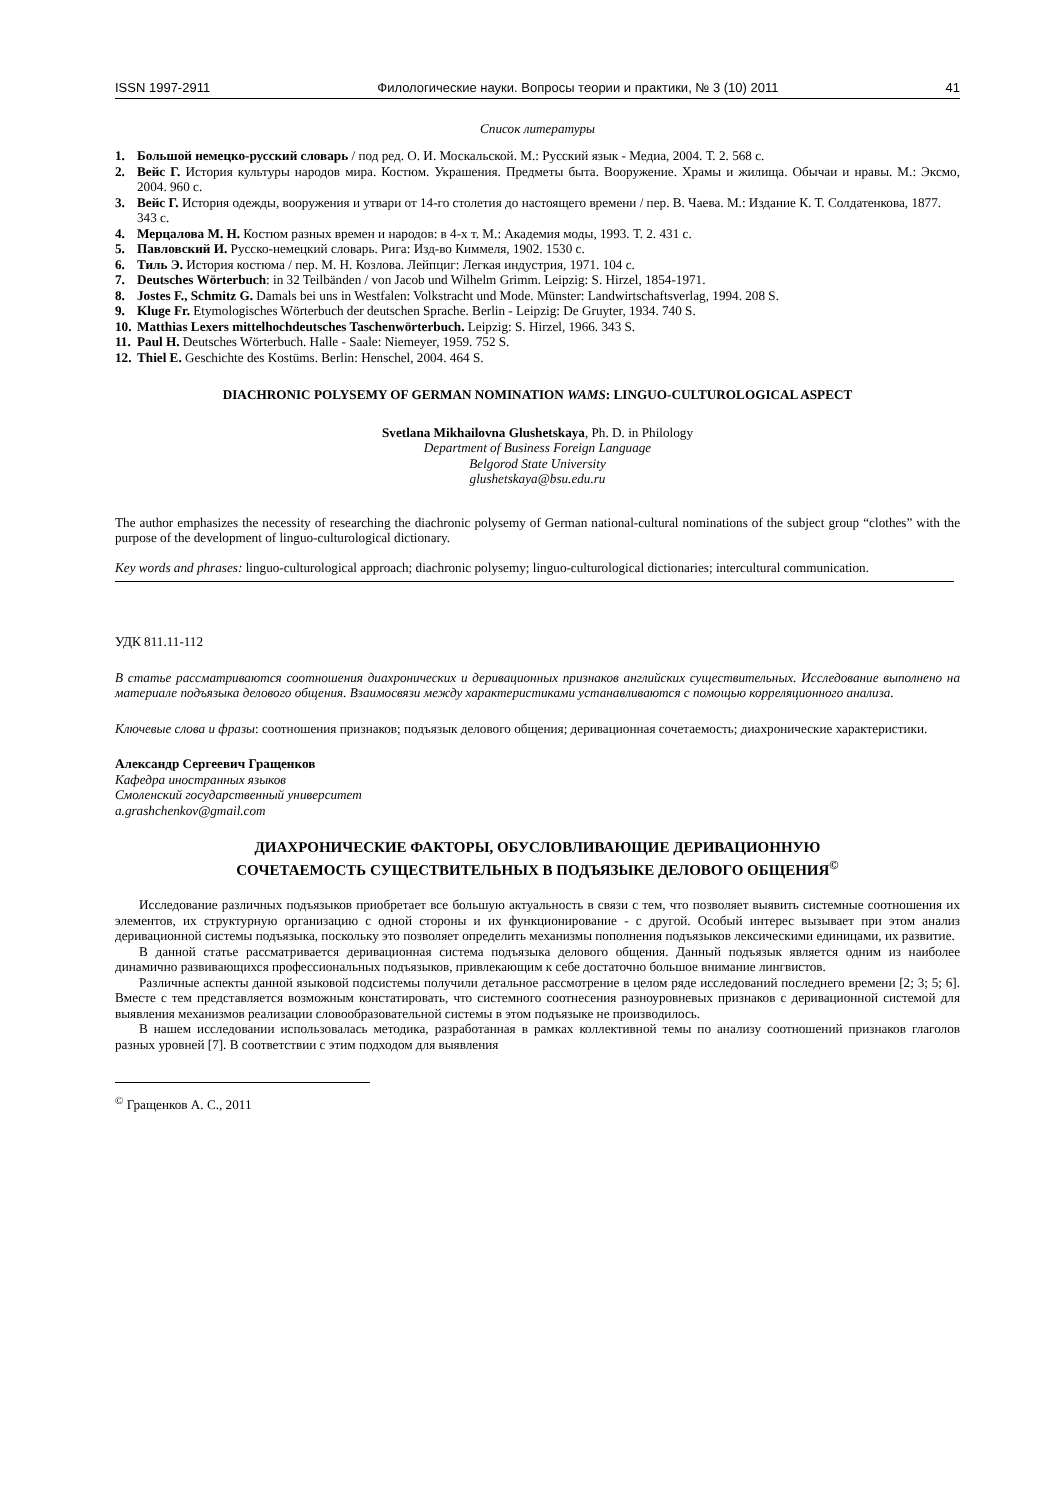ISSN 1997-2911 Филологические науки. Вопросы теории и практики, № 3 (10) 2011 41
Список литературы
1. Большой немецко-русский словарь / под ред. О. И. Москальской. М.: Русский язык - Медиа, 2004. Т. 2. 568 с.
2. Вейс Г. История культуры народов мира. Костюм. Украшения. Предметы быта. Вооружение. Храмы и жилища. Обычаи и нравы. М.: Эксмо, 2004. 960 с.
3. Вейс Г. История одежды, вооружения и утвари от 14-го столетия до настоящего времени / пер. В. Чаева. М.: Издание К. Т. Солдатенкова, 1877. 343 с.
4. Мерцалова М. Н. Костюм разных времен и народов: в 4-х т. М.: Академия моды, 1993. Т. 2. 431 с.
5. Павловский И. Русско-немецкий словарь. Рига: Изд-во Киммеля, 1902. 1530 с.
6. Тиль Э. История костюма / пер. М. Н. Козлова. Лейпциг: Легкая индустрия, 1971. 104 с.
7. Deutsches Wörterbuch: in 32 Teilbänden / von Jacob und Wilhelm Grimm. Leipzig: S. Hirzel, 1854-1971.
8. Jostes F., Schmitz G. Damals bei uns in Westfalen: Volkstracht und Mode. Münster: Landwirtschaftsverlag, 1994. 208 S.
9. Kluge Fr. Etymologisches Wörterbuch der deutschen Sprache. Berlin - Leipzig: De Gruyter, 1934. 740 S.
10. Matthias Lexers mittelhochdeutsches Taschenwörterbuch. Leipzig: S. Hirzel, 1966. 343 S.
11. Paul H. Deutsches Wörterbuch. Halle - Saale: Niemeyer, 1959. 752 S.
12. Thiel E. Geschichte des Kostüms. Berlin: Henschel, 2004. 464 S.
DIACHRONIC POLYSEMY OF GERMAN NOMINATION WAMS: LINGUO-CULTUROLOGICAL ASPECT
Svetlana Mikhailovna Glushetskaya, Ph. D. in Philology
Department of Business Foreign Language
Belgorod State University
glushetskaya@bsu.edu.ru
The author emphasizes the necessity of researching the diachronic polysemy of German national-cultural nominations of the subject group “clothes” with the purpose of the development of linguo-culturological dictionary.
Key words and phrases: linguo-culturological approach; diachronic polysemy; linguo-culturological dictionaries; intercultural communication.
УДК 811.11-112
В статье рассматриваются соотношения диахронических и деривационных признаков английских существительных. Исследование выполнено на материале подъязыка делового общения. Взаимосвязи между характеристиками устанавливаются с помощью корреляционного анализа.
Ключевые слова и фразы: соотношения признаков; подъязык делового общения; деривационная сочетаемость; диахронические характеристики.
Александр Сергеевич Гращенков
Кафедра иностранных языков
Смоленский государственный университет
a.grashchenkov@gmail.com
ДИАХРОНИЧЕСКИЕ ФАКТОРЫ, ОБУСЛОВЛИВАЮЩИЕ ДЕРИВАЦИОННУЮ
СОЧЕТАЕМОСТЬ СУЩЕСТВИТЕЛЬНЫХ В ПОДЪЯЗЫКЕ ДЕЛОВОГО ОБЩЕНИЯ<sup>©</sup>
Исследование различных подъязыков приобретает все большую актуальность в связи с тем, что позволяет выявить системные соотношения их элементов, их структурную организацию с одной стороны и их функционирование - с другой. Особый интерес вызывает при этом анализ деривационной системы подъязыка, поскольку это позволяет определить механизмы пополнения подъязыков лексическими единицами, их развитие.
В данной статье рассматривается деривационная система подъязыка делового общения. Данный подъязык является одним из наиболее динамично развивающихся профессиональных подъязыков, привлекающим к себе достаточно большое внимание лингвистов.
Различные аспекты данной языковой подсистемы получили детальное рассмотрение в целом ряде исследований последнего времени [2; 3; 5; 6]. Вместе с тем представляется возможным констатировать, что системного соотнесения разноуровневых признаков с деривационной системой для выявления механизмов реализации словообразовательной системы в этом подъязыке не производилось.
В нашем исследовании использовалась методика, разработанная в рамках коллективной темы по анализу соотношений признаков глаголов разных уровней [7]. В соответствии с этим подходом для выявления
<sup>©</sup> Гращенков А. С., 2011